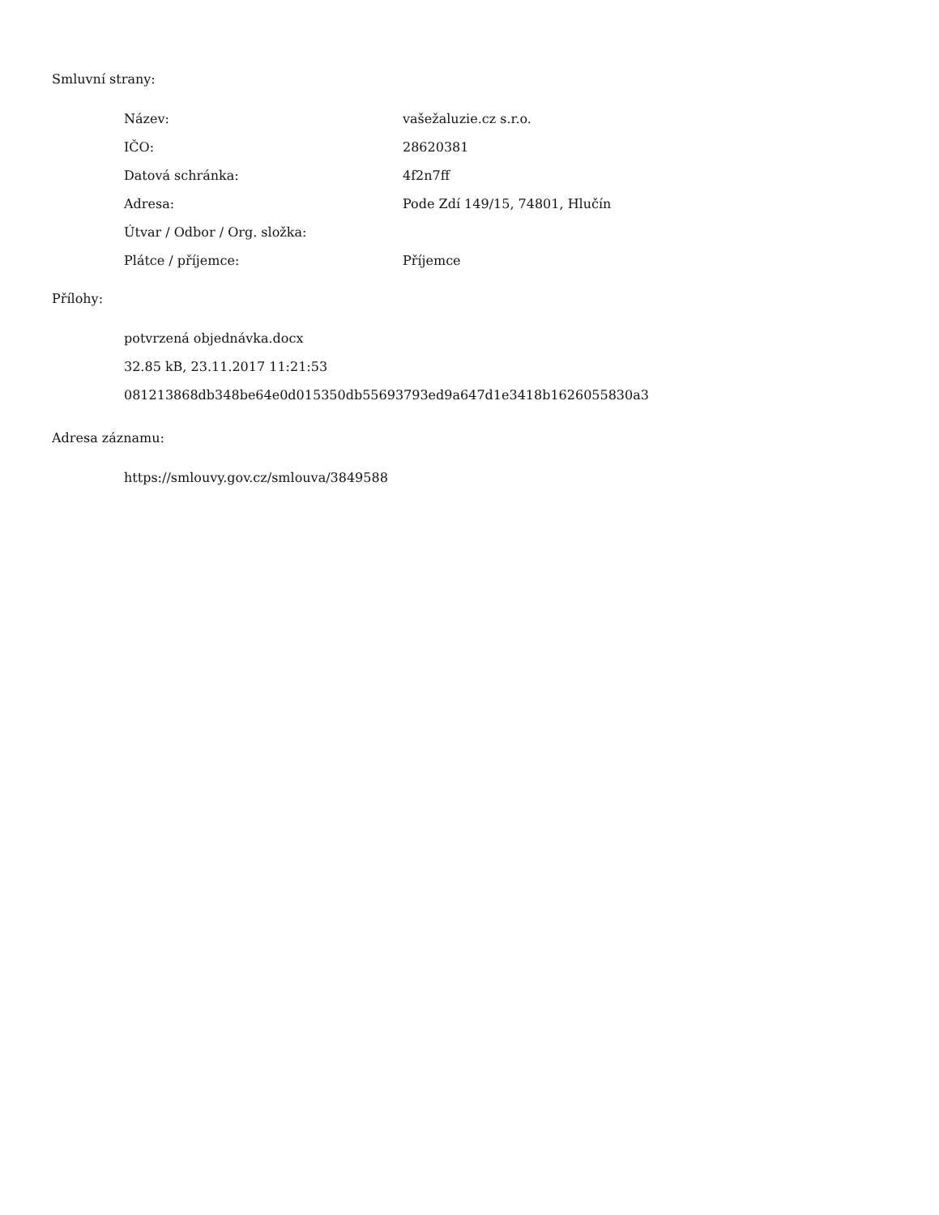Smluvní strany:
| Název: | vašežaluzie.cz s.r.o. |
| IČO: | 28620381 |
| Datová schránka: | 4f2n7ff |
| Adresa: | Pode Zdí 149/15, 74801, Hlučín |
| Útvar / Odbor / Org. složka: | |
| Plátce / příjemce: | Příjemce |
Přílohy:
potvrzená objednávka.docx
32.85 kB, 23.11.2017 11:21:53
081213868db348be64e0d015350db55693793ed9a647d1e3418b1626055830a3
Adresa záznamu:
https://smlouvy.gov.cz/smlouva/3849588